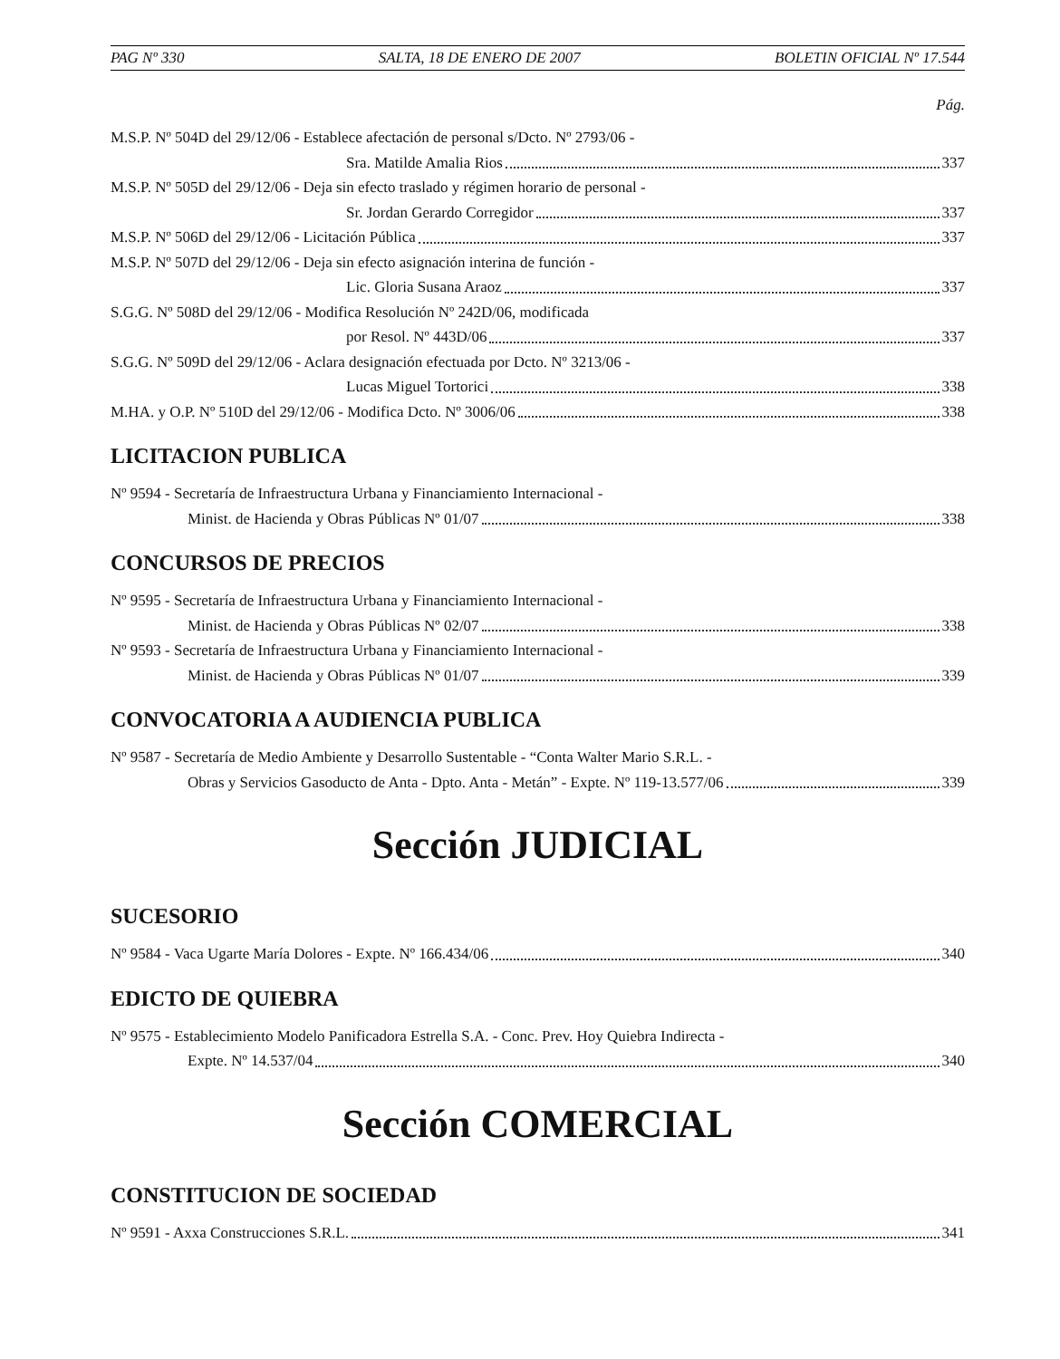PAG Nº 330 SALTA, 18 DE ENERO DE 2007 BOLETIN OFICIAL Nº 17.544
Pág.
M.S.P. Nº 504D del 29/12/06 - Establece afectación de personal s/Dcto. Nº 2793/06 -
Sra. Matilde Amalia Rios 337
M.S.P. Nº 505D del 29/12/06 - Deja sin efecto traslado y régimen horario de personal -
Sr. Jordan Gerardo Corregidor 337
M.S.P. Nº 506D del 29/12/06 - Licitación Pública 337
M.S.P. Nº 507D del 29/12/06 - Deja sin efecto asignación interina de función -
Lic. Gloria Susana Araoz 337
S.G.G. Nº 508D del 29/12/06 - Modifica Resolución Nº 242D/06, modificada
por Resol. Nº 443D/06 337
S.G.G. Nº 509D del 29/12/06 - Aclara designación efectuada por Dcto. Nº 3213/06 -
Lucas Miguel Tortorici 338
M.HA. y O.P. Nº 510D del 29/12/06 - Modifica Dcto. Nº 3006/06 338
LICITACION PUBLICA
Nº 9594 - Secretaría de Infraestructura Urbana y Financiamiento Internacional -
Minist. de Hacienda y Obras Públicas Nº 01/07 338
CONCURSOS DE PRECIOS
Nº 9595 - Secretaría de Infraestructura Urbana y Financiamiento Internacional -
Minist. de Hacienda y Obras Públicas Nº 02/07 338
Nº 9593 - Secretaría de Infraestructura Urbana y Financiamiento Internacional -
Minist. de Hacienda y Obras Públicas Nº 01/07 339
CONVOCATORIA A AUDIENCIA PUBLICA
Nº 9587 - Secretaría de Medio Ambiente y Desarrollo Sustentable - “Conta Walter Mario S.R.L. -
Obras y Servicios Gasoducto de Anta - Dpto. Anta - Metán” - Expte. Nº 119-13.577/06 339
Sección JUDICIAL
SUCESORIO
Nº 9584 - Vaca Ugarte María Dolores - Expte. Nº 166.434/06 340
EDICTO DE QUIEBRA
Nº 9575 - Establecimiento Modelo Panificadora Estrella S.A. - Conc. Prev. Hoy Quiebra Indirecta -
Expte. Nº 14.537/04 340
Sección COMERCIAL
CONSTITUCION DE SOCIEDAD
Nº 9591 - Axxa Construcciones S.R.L. 341